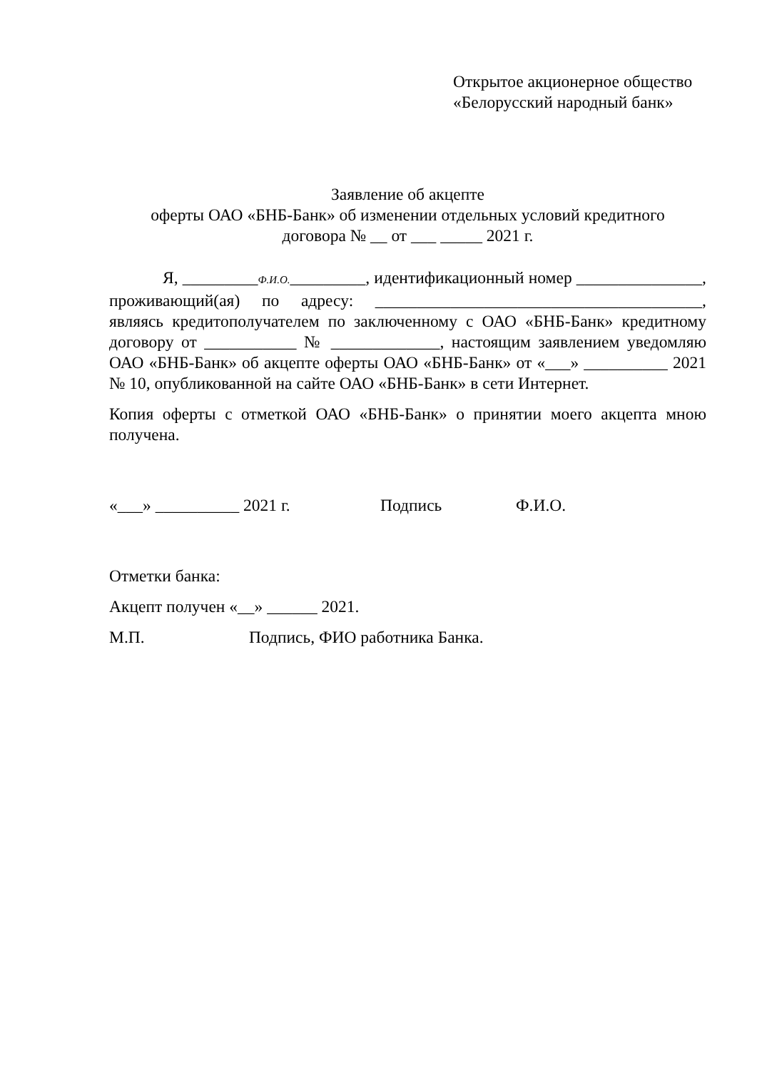Открытое акционерное общество
«Белорусский народный банк»
Заявление об акцепте
оферты ОАО «БНБ-Банк» об изменении отдельных условий кредитного
договора № __ от ___ _____ 2021 г.
Я, _________Ф.И.О._________, идентификационный номер _______________, проживающий(ая) по адресу: _______________________________________, являясь кредитополучателем по заключенному с ОАО «БНБ-Банк» кредитному договору от ___________ № _____________, настоящим заявлением уведомляю ОАО «БНБ-Банк» об акцепте оферты ОАО «БНБ-Банк» от «___» __________ 2021 № 10, опубликованной на сайте ОАО «БНБ-Банк» в сети Интернет.
Копия оферты с отметкой ОАО «БНБ-Банк» о принятии моего акцепта мною получена.
«___» __________ 2021 г. Подпись Ф.И.О.
Отметки банка:
Акцепт получен «__» ______ 2021.
М.П. Подпись, ФИО работника Банка.